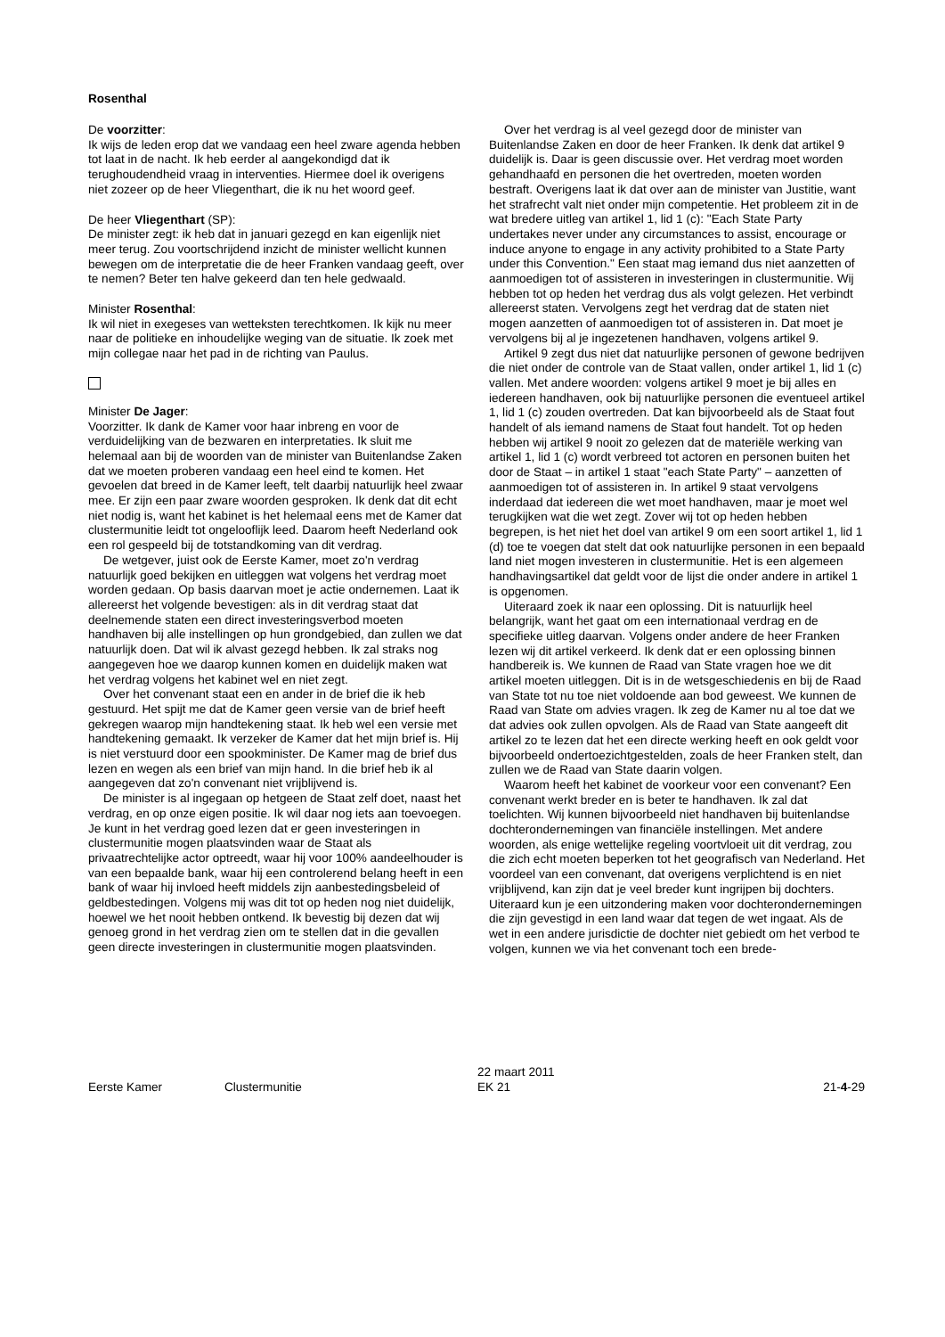Rosenthal
De voorzitter:
Ik wijs de leden erop dat we vandaag een heel zware agenda hebben tot laat in de nacht. Ik heb eerder al aangekondigd dat ik terughoudendheid vraag in interventies. Hiermee doel ik overigens niet zozeer op de heer Vliegenthart, die ik nu het woord geef.
De heer Vliegenthart (SP):
De minister zegt: ik heb dat in januari gezegd en kan eigenlijk niet meer terug. Zou voortschrijdend inzicht de minister wellicht kunnen bewegen om de interpretatie die de heer Franken vandaag geeft, over te nemen? Beter ten halve gekeerd dan ten hele gedwaald.
Minister Rosenthal:
Ik wil niet in exegeses van wetteksten terechtkomen. Ik kijk nu meer naar de politieke en inhoudelijke weging van de situatie. Ik zoek met mijn collegae naar het pad in de richting van Paulus.
Minister De Jager:
Voorzitter. Ik dank de Kamer voor haar inbreng en voor de verduidelijking van de bezwaren en interpretaties. Ik sluit me helemaal aan bij de woorden van de minister van Buitenlandse Zaken dat we moeten proberen vandaag een heel eind te komen. Het gevoelen dat breed in de Kamer leeft, telt daarbij natuurlijk heel zwaar mee. Er zijn een paar zware woorden gesproken. Ik denk dat dit echt niet nodig is, want het kabinet is het helemaal eens met de Kamer dat clustermunitie leidt tot ongelooflijk leed. Daarom heeft Nederland ook een rol gespeeld bij de totstandkoming van dit verdrag.
De wetgever, juist ook de Eerste Kamer, moet zo'n verdrag natuurlijk goed bekijken en uitleggen wat volgens het verdrag moet worden gedaan. Op basis daarvan moet je actie ondernemen. Laat ik allereerst het volgende bevestigen: als in dit verdrag staat dat deelnemende staten een direct investeringsverbod moeten handhaven bij alle instellingen op hun grondgebied, dan zullen we dat natuurlijk doen. Dat wil ik alvast gezegd hebben. Ik zal straks nog aangegeven hoe we daarop kunnen komen en duidelijk maken wat het verdrag volgens het kabinet wel en niet zegt.
Over het convenant staat een en ander in de brief die ik heb gestuurd. Het spijt me dat de Kamer geen versie van de brief heeft gekregen waarop mijn handtekening staat. Ik heb wel een versie met handtekening gemaakt. Ik verzeker de Kamer dat het mijn brief is. Hij is niet verstuurd door een spookminister. De Kamer mag de brief dus lezen en wegen als een brief van mijn hand. In die brief heb ik al aangegeven dat zo'n convenant niet vrijblijvend is.
De minister is al ingegaan op hetgeen de Staat zelf doet, naast het verdrag, en op onze eigen positie. Ik wil daar nog iets aan toevoegen. Je kunt in het verdrag goed lezen dat er geen investeringen in clustermunitie mogen plaatsvinden waar de Staat als privaatrechtelijke actor optreedt, waar hij voor 100% aandeelhouder is van een bepaalde bank, waar hij een controlerend belang heeft in een bank of waar hij invloed heeft middels zijn aanbestedingsbeleid of geldbestedingen. Volgens mij was dit tot op heden nog niet duidelijk, hoewel we het nooit hebben ontkend. Ik bevestig bij dezen dat wij genoeg grond in het verdrag zien om te stellen dat in die gevallen geen directe investeringen in clustermunitie mogen plaatsvinden.
Over het verdrag is al veel gezegd door de minister van Buitenlandse Zaken en door de heer Franken. Ik denk dat artikel 9 duidelijk is. Daar is geen discussie over. Het verdrag moet worden gehandhaafd en personen die het overtreden, moeten worden bestraft. Overigens laat ik dat over aan de minister van Justitie, want het strafrecht valt niet onder mijn competentie. Het probleem zit in de wat bredere uitleg van artikel 1, lid 1 (c): "Each State Party undertakes never under any circumstances to assist, encourage or induce anyone to engage in any activity prohibited to a State Party under this Convention." Een staat mag iemand dus niet aanzetten of aanmoedigen tot of assisteren in investeringen in clustermunitie. Wij hebben tot op heden het verdrag dus als volgt gelezen. Het verbindt allereerst staten. Vervolgens zegt het verdrag dat de staten niet mogen aanzetten of aanmoedigen tot of assisteren in. Dat moet je vervolgens bij al je ingezetenen handhaven, volgens artikel 9.
Artikel 9 zegt dus niet dat natuurlijke personen of gewone bedrijven die niet onder de controle van de Staat vallen, onder artikel 1, lid 1 (c) vallen. Met andere woorden: volgens artikel 9 moet je bij alles en iedereen handhaven, ook bij natuurlijke personen die eventueel artikel 1, lid 1 (c) zouden overtreden. Dat kan bijvoorbeeld als de Staat fout handelt of als iemand namens de Staat fout handelt. Tot op heden hebben wij artikel 9 nooit zo gelezen dat de materiële werking van artikel 1, lid 1 (c) wordt verbreed tot actoren en personen buiten het door de Staat – in artikel 1 staat "each State Party" – aanzetten of aanmoedigen tot of assisteren in. In artikel 9 staat vervolgens inderdaad dat iedereen die wet moet handhaven, maar je moet wel terugkijken wat die wet zegt. Zover wij tot op heden hebben begrepen, is het niet het doel van artikel 9 om een soort artikel 1, lid 1 (d) toe te voegen dat stelt dat ook natuurlijke personen in een bepaald land niet mogen investeren in clustermunitie. Het is een algemeen handhavingsartikel dat geldt voor de lijst die onder andere in artikel 1 is opgenomen.
Uiteraard zoek ik naar een oplossing. Dit is natuurlijk heel belangrijk, want het gaat om een internationaal verdrag en de specifieke uitleg daarvan. Volgens onder andere de heer Franken lezen wij dit artikel verkeerd. Ik denk dat er een oplossing binnen handbereik is. We kunnen de Raad van State vragen hoe we dit artikel moeten uitleggen. Dit is in de wetsgeschiedenis en bij de Raad van State tot nu toe niet voldoende aan bod geweest. We kunnen de Raad van State om advies vragen. Ik zeg de Kamer nu al toe dat we dat advies ook zullen opvolgen. Als de Raad van State aangeeft dit artikel zo te lezen dat het een directe werking heeft en ook geldt voor bijvoorbeeld ondertoezichtgestelden, zoals de heer Franken stelt, dan zullen we de Raad van State daarin volgen.
Waarom heeft het kabinet de voorkeur voor een convenant? Een convenant werkt breder en is beter te handhaven. Ik zal dat toelichten. Wij kunnen bijvoorbeeld niet handhaven bij buitenlandse dochterondernemingen van financiële instellingen. Met andere woorden, als enige wettelijke regeling voortvloeit uit dit verdrag, zou die zich echt moeten beperken tot het geografisch van Nederland. Het voordeel van een convenant, dat overigens verplichtend is en niet vrijblijvend, kan zijn dat je veel breder kunt ingrijpen bij dochters. Uiteraard kun je een uitzondering maken voor dochterondernemingen die zijn gevestigd in een land waar dat tegen de wet ingaat. Als de wet in een andere jurisdictie de dochter niet gebiedt om het verbod te volgen, kunnen we via het convenant toch een brede-
Eerste Kamer Clustermunitie
22 maart 2011
EK 21
21-4-29